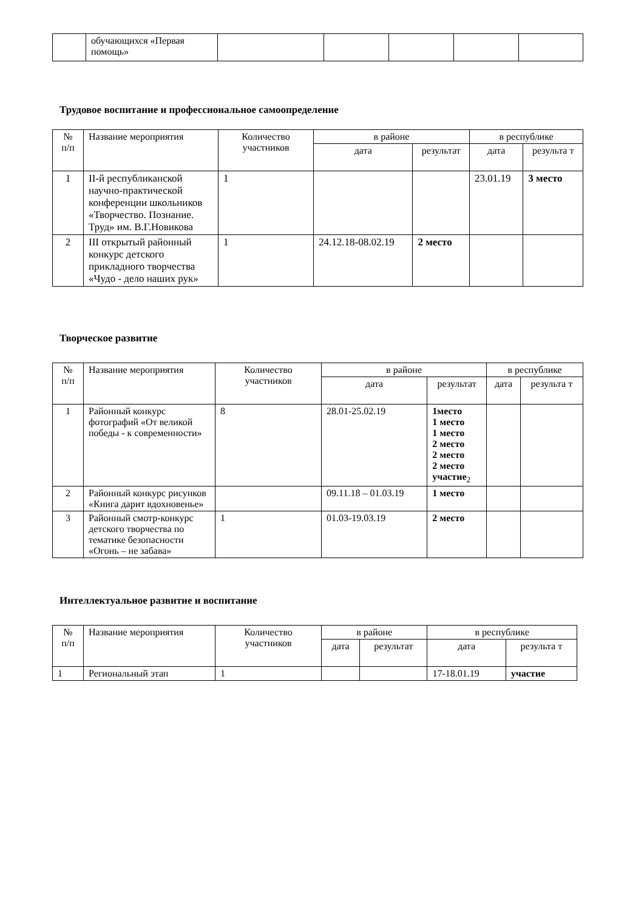| | обучающихся «Первая помощь» | | | | | |
Трудовое воспитание и профессиональное самоопределение
| № п/п | Название мероприятия | Количество участников | в районе | | в республике | |
| --- | --- | --- | --- | --- | --- | --- |
| | | | дата | результат | дата | результа т |
| 1 | II-й республиканской научно-практической конференции школьников «Творчество. Познание. Труд» им. В.Г.Новикова | 1 | | | 23.01.19 | 3 место |
| 2 | III открытый районный конкурс детского прикладного творчества «Чудо - дело наших рук» | 1 | 24.12.18-08.02.19 | 2 место | | |
Творческое развитие
| № п/п | Название мероприятия | Количество участников | в районе | | в республике | |
| --- | --- | --- | --- | --- | --- | --- |
| | | | дата | результат | дата | результа т |
| 1 | Районный конкурс фотографий «От великой победы - к современности» | 8 | 28.01-25.02.19 | 1место 1 место 1 место 2 место 2 место 2 место участие<sub>2</sub> | | |
| 2 | Районный конкурс рисунков «Книга дарит вдохновенье» | | 09.11.18 – 01.03.19 | 1 место | | |
| 3 | Районный смотр-конкурс детского творчества по тематике безопасности «Огонь – не забава» | 1 | 01.03-19.03.19 | 2 место | | |
Интеллектуальное развитие и воспитание
| № п/п | Название мероприятия | Количество участников | в районе | | в республике | |
| --- | --- | --- | --- | --- | --- | --- |
| | | | дата | результат | дата | результа т |
| 1 | Региональный этап | 1 | | | 17-18.01.19 | участие |